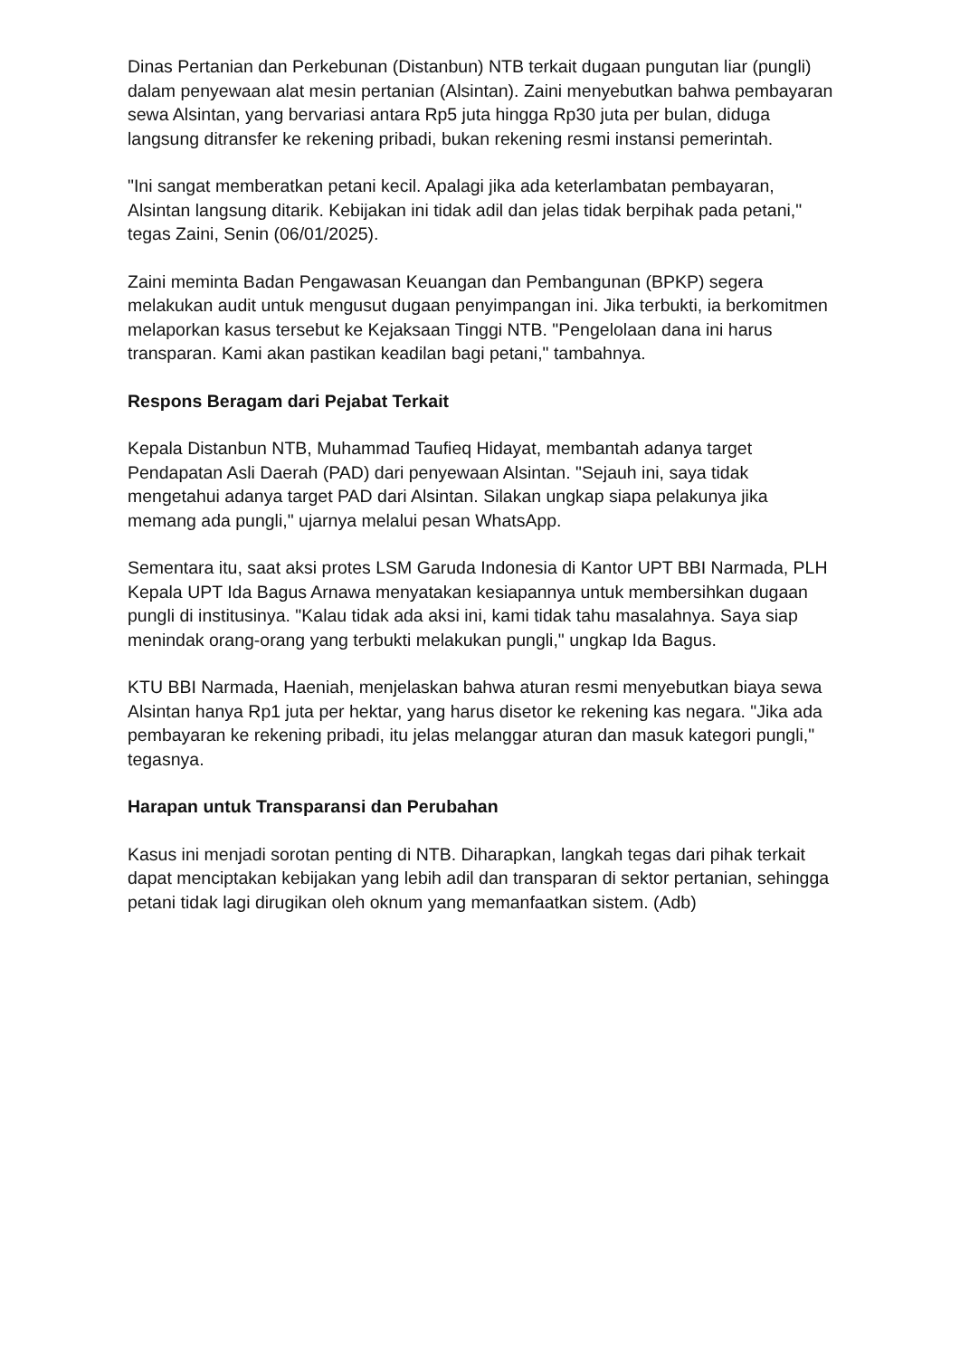Dinas Pertanian dan Perkebunan (Distanbun) NTB terkait dugaan pungutan liar (pungli) dalam penyewaan alat mesin pertanian (Alsintan). Zaini menyebutkan bahwa pembayaran sewa Alsintan, yang bervariasi antara Rp5 juta hingga Rp30 juta per bulan, diduga langsung ditransfer ke rekening pribadi, bukan rekening resmi instansi pemerintah.
"Ini sangat memberatkan petani kecil. Apalagi jika ada keterlambatan pembayaran, Alsintan langsung ditarik. Kebijakan ini tidak adil dan jelas tidak berpihak pada petani," tegas Zaini, Senin (06/01/2025).
Zaini meminta Badan Pengawasan Keuangan dan Pembangunan (BPKP) segera melakukan audit untuk mengusut dugaan penyimpangan ini. Jika terbukti, ia berkomitmen melaporkan kasus tersebut ke Kejaksaan Tinggi NTB. "Pengelolaan dana ini harus transparan. Kami akan pastikan keadilan bagi petani," tambahnya.
Respons Beragam dari Pejabat Terkait
Kepala Distanbun NTB, Muhammad Taufieq Hidayat, membantah adanya target Pendapatan Asli Daerah (PAD) dari penyewaan Alsintan. "Sejauh ini, saya tidak mengetahui adanya target PAD dari Alsintan. Silakan ungkap siapa pelakunya jika memang ada pungli," ujarnya melalui pesan WhatsApp.
Sementara itu, saat aksi protes LSM Garuda Indonesia di Kantor UPT BBI Narmada, PLH Kepala UPT Ida Bagus Arnawa menyatakan kesiapannya untuk membersihkan dugaan pungli di institusinya. "Kalau tidak ada aksi ini, kami tidak tahu masalahnya. Saya siap menindak orang-orang yang terbukti melakukan pungli," ungkap Ida Bagus.
KTU BBI Narmada, Haeniah, menjelaskan bahwa aturan resmi menyebutkan biaya sewa Alsintan hanya Rp1 juta per hektar, yang harus disetor ke rekening kas negara. "Jika ada pembayaran ke rekening pribadi, itu jelas melanggar aturan dan masuk kategori pungli," tegasnya.
Harapan untuk Transparansi dan Perubahan
Kasus ini menjadi sorotan penting di NTB. Diharapkan, langkah tegas dari pihak terkait dapat menciptakan kebijakan yang lebih adil dan transparan di sektor pertanian, sehingga petani tidak lagi dirugikan oleh oknum yang memanfaatkan sistem. (Adb)